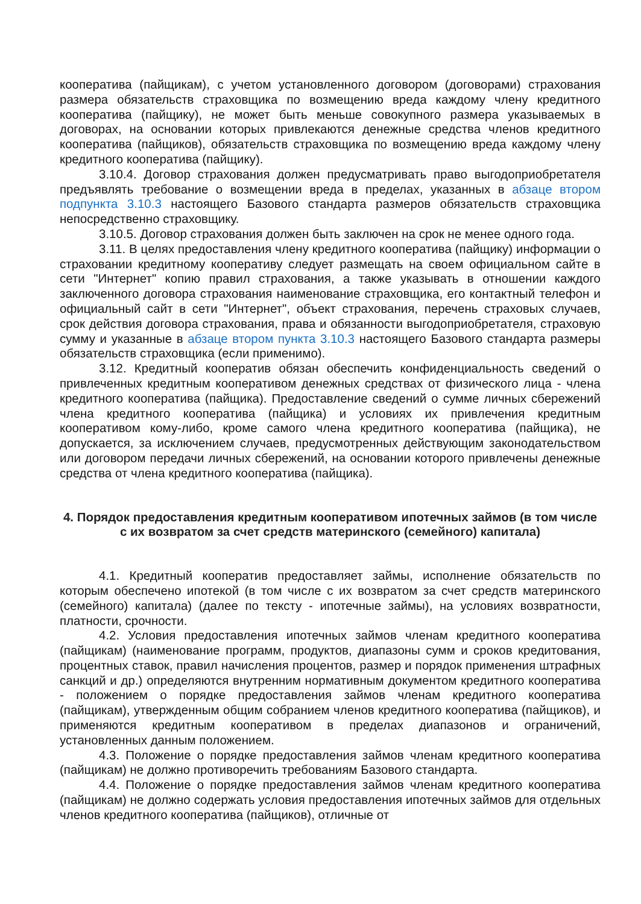кооператива (пайщикам), с учетом установленного договором (договорами) страхования размера обязательств страховщика по возмещению вреда каждому члену кредитного кооператива (пайщику), не может быть меньше совокупного размера указываемых в договорах, на основании которых привлекаются денежные средства членов кредитного кооператива (пайщиков), обязательств страховщика по возмещению вреда каждому члену кредитного кооператива (пайщику).
3.10.4. Договор страхования должен предусматривать право выгодоприобретателя предъявлять требование о возмещении вреда в пределах, указанных в абзаце втором подпункта 3.10.3 настоящего Базового стандарта размеров обязательств страховщика непосредственно страховщику.
3.10.5. Договор страхования должен быть заключен на срок не менее одного года.
3.11. В целях предоставления члену кредитного кооператива (пайщику) информации о страховании кредитному кооперативу следует размещать на своем официальном сайте в сети "Интернет" копию правил страхования, а также указывать в отношении каждого заключенного договора страхования наименование страховщика, его контактный телефон и официальный сайт в сети "Интернет", объект страхования, перечень страховых случаев, срок действия договора страхования, права и обязанности выгодоприобретателя, страховую сумму и указанные в абзаце втором пункта 3.10.3 настоящего Базового стандарта размеры обязательств страховщика (если применимо).
3.12. Кредитный кооператив обязан обеспечить конфиденциальность сведений о привлеченных кредитным кооперативом денежных средствах от физического лица - члена кредитного кооператива (пайщика). Предоставление сведений о сумме личных сбережений члена кредитного кооператива (пайщика) и условиях их привлечения кредитным кооперативом кому-либо, кроме самого члена кредитного кооператива (пайщика), не допускается, за исключением случаев, предусмотренных действующим законодательством или договором передачи личных сбережений, на основании которого привлечены денежные средства от члена кредитного кооператива (пайщика).
4. Порядок предоставления кредитным кооперативом ипотечных займов (в том числе с их возвратом за счет средств материнского (семейного) капитала)
4.1. Кредитный кооператив предоставляет займы, исполнение обязательств по которым обеспечено ипотекой (в том числе с их возвратом за счет средств материнского (семейного) капитала) (далее по тексту - ипотечные займы), на условиях возвратности, платности, срочности.
4.2. Условия предоставления ипотечных займов членам кредитного кооператива (пайщикам) (наименование программ, продуктов, диапазоны сумм и сроков кредитования, процентных ставок, правил начисления процентов, размер и порядок применения штрафных санкций и др.) определяются внутренним нормативным документом кредитного кооператива - положением о порядке предоставления займов членам кредитного кооператива (пайщикам), утвержденным общим собранием членов кредитного кооператива (пайщиков), и применяются кредитным кооперативом в пределах диапазонов и ограничений, установленных данным положением.
4.3. Положение о порядке предоставления займов членам кредитного кооператива (пайщикам) не должно противоречить требованиям Базового стандарта.
4.4. Положение о порядке предоставления займов членам кредитного кооператива (пайщикам) не должно содержать условия предоставления ипотечных займов для отдельных членов кредитного кооператива (пайщиков), отличные от